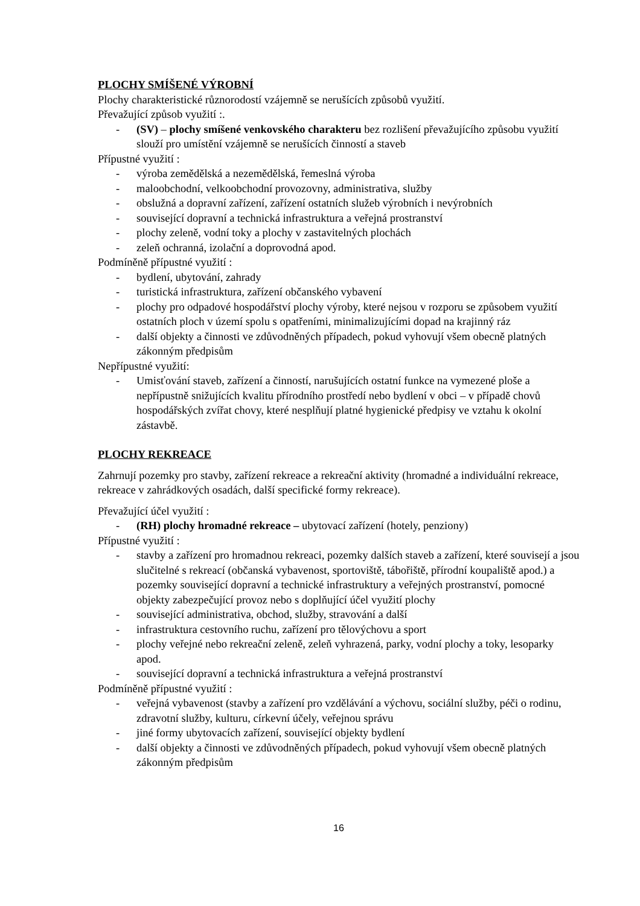PLOCHY SMÍŠENÉ VÝROBNÍ
Plochy charakteristické různorodostí vzájemně se nerušících způsobů využití.
Převažující způsob využití :.
- (SV) – plochy smíšené venkovského charakteru bez rozlišení převažujícího způsobu využití slouží pro umístění vzájemně se nerušících činností a staveb
Přípustné využití :
- výroba zemědělská a nezemědělská, řemeslná výroba
- maloobchodní, velkoobchodní provozovny, administrativa, služby
- obslužná a dopravní zařízení, zařízení ostatních služeb výrobních i nevýrobních
- související dopravní a technická infrastruktura a veřejná prostranství
- plochy zeleně, vodní toky a plochy v zastavitelných plochách
- zeleň ochranná, izolační a doprovodná apod.
Podmíněně přípustné využití :
- bydlení, ubytování, zahrady
- turistická infrastruktura, zařízení občanského vybavení
- plochy pro odpadové hospodářství plochy výroby, které nejsou v rozporu se způsobem využití ostatních ploch v území spolu s opatřeními, minimalizujícími dopad na krajinný ráz
- další objekty a činnosti ve zdůvodněných případech, pokud vyhovují všem obecně platných zákonným předpisům
Nepřípustné využití:
- Umisťování staveb, zařízení a činností, narušujících ostatní funkce na vymezené ploše a nepřípustně snižujících kvalitu přírodního prostředí nebo bydlení v obci – v případě chovů hospodářských zvířat chovy, které nesplňují platné hygienické předpisy ve vztahu k okolní zástavbě.
PLOCHY REKREACE
Zahrnují pozemky pro stavby, zařízení rekreace a rekreační aktivity (hromadné a individuální rekreace, rekreace v zahrádkových osadách, další specifické formy rekreace).
Převažující účel využití :
- (RH) plochy hromadné rekreace – ubytovací zařízení (hotely, penziony)
Přípustné využití :
- stavby a zařízení pro hromadnou rekreaci, pozemky dalších staveb a zařízení, které souvisejí a jsou slučitelné s rekreací (občanská vybavenost, sportoviště, tábořiště, přírodní koupaliště apod.) a pozemky související dopravní a technické infrastruktury a veřejných prostranství, pomocné objekty zabezpečující provoz nebo s doplňující účel využití plochy
- související administrativa, obchod, služby, stravování a další
- infrastruktura cestovního ruchu, zařízení pro tělovýchovu a sport
- plochy veřejné nebo rekreační zeleně, zeleň vyhrazená, parky, vodní plochy a toky, lesoparky apod.
- související dopravní a technická infrastruktura a veřejná prostranství
Podmíněně přípustné využití :
- veřejná vybavenost (stavby a zařízení pro vzdělávání a výchovu, sociální služby, péči o rodinu, zdravotní služby, kulturu, církevní účely, veřejnou správu
- jiné formy ubytovacích zařízení, související objekty bydlení
- další objekty a činnosti ve zdůvodněných případech, pokud vyhovují všem obecně platných zákonným předpisům
16